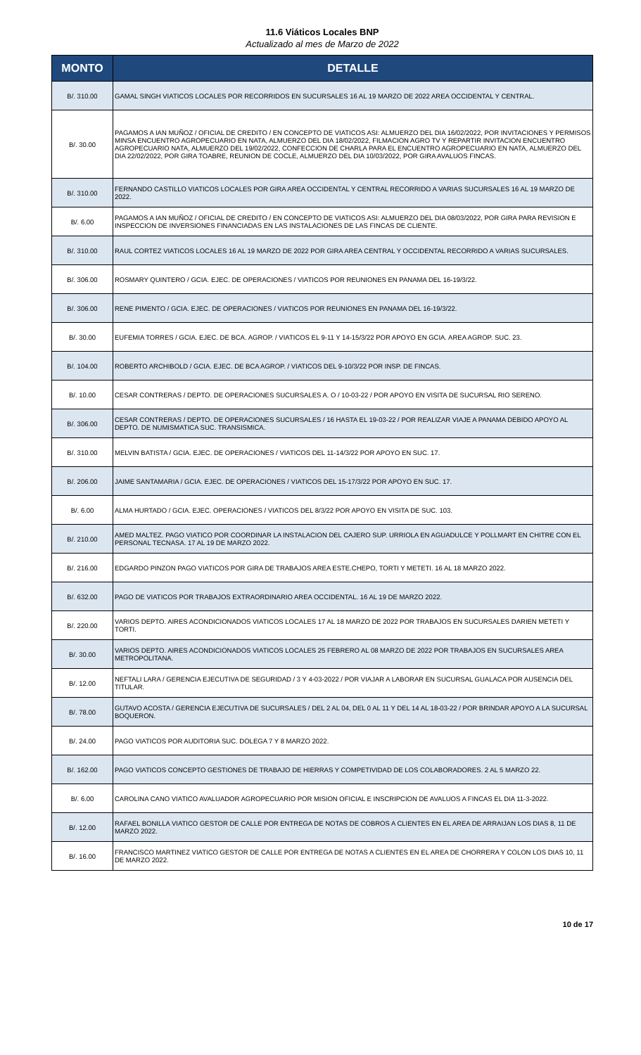11.6 Viáticos Locales BNP
Actualizado al mes de Marzo de 2022
| MONTO | DETALLE |
| --- | --- |
| B/. 310.00 | GAMAL SINGH VIATICOS LOCALES POR RECORRIDOS EN SUCURSALES 16 AL 19 MARZO DE 2022 AREA OCCIDENTAL Y CENTRAL. |
| B/. 30.00 | PAGAMOS A IAN MUÑOZ / OFICIAL DE CREDITO / EN CONCEPTO DE VIATICOS ASI: ALMUERZO DEL DIA 16/02/2022, POR INVITACIONES Y PERMISOS MINSA ENCUENTRO AGROPECUARIO EN NATA, ALMUERZO DEL DIA 18/02/2022, FILMACION AGRO TV Y REPARTIR INVITACION ENCUENTRO AGROPECUARIO NATA, ALMUERZO DEL 19/02/2022, CONFECCION DE CHARLA PARA EL ENCUENTRO AGROPECUARIO EN NATA, ALMUERZO DEL DIA 22/02/2022, POR GIRA TOABRE, REUNION DE COCLE, ALMUERZO DEL DIA 10/03/2022, POR GIRA AVALUOS FINCAS. |
| B/. 310.00 | FERNANDO CASTILLO VIATICOS LOCALES POR GIRA AREA OCCIDENTAL Y CENTRAL RECORRIDO A VARIAS SUCURSALES 16 AL 19 MARZO DE 2022. |
| B/. 6.00 | PAGAMOS A IAN MUÑOZ / OFICIAL DE CREDITO / EN CONCEPTO DE VIATICOS ASI: ALMUERZO DEL DIA 08/03/2022, POR GIRA PARA REVISION E INSPECCION DE INVERSIONES FINANCIADAS EN LAS INSTALACIONES DE LAS FINCAS DE CLIENTE. |
| B/. 310.00 | RAUL CORTEZ VIATICOS LOCALES 16 AL 19 MARZO DE 2022 POR GIRA AREA CENTRAL Y OCCIDENTAL RECORRIDO A VARIAS SUCURSALES. |
| B/. 306.00 | ROSMARY QUINTERO / GCIA. EJEC. DE OPERACIONES / VIATICOS POR REUNIONES EN PANAMA DEL 16-19/3/22. |
| B/. 306.00 | RENE PIMENTO / GCIA. EJEC. DE OPERACIONES / VIATICOS POR REUNIONES EN PANAMA DEL 16-19/3/22. |
| B/. 30.00 | EUFEMIA TORRES / GCIA. EJEC. DE BCA. AGROP. / VIATICOS EL 9-11 Y 14-15/3/22 POR APOYO EN GCIA. AREA AGROP. SUC. 23. |
| B/. 104.00 | ROBERTO ARCHIBOLD / GCIA. EJEC. DE BCA AGROP. / VIATICOS DEL 9-10/3/22 POR INSP. DE FINCAS. |
| B/. 10.00 | CESAR CONTRERAS / DEPTO. DE OPERACIONES SUCURSALES A. O / 10-03-22 / POR APOYO EN VISITA DE SUCURSAL RIO SERENO. |
| B/. 306.00 | CESAR CONTRERAS / DEPTO. DE OPERACIONES SUCURSALES / 16 HASTA EL 19-03-22 / POR REALIZAR VIAJE A PANAMA DEBIDO APOYO AL DEPTO. DE NUMISMATICA SUC. TRANSISMICA. |
| B/. 310.00 | MELVIN BATISTA / GCIA. EJEC. DE OPERACIONES / VIATICOS DEL 11-14/3/22 POR APOYO EN SUC. 17. |
| B/. 206.00 | JAIME SANTAMARIA / GCIA. EJEC. DE OPERACIONES / VIATICOS DEL 15-17/3/22 POR APOYO EN SUC. 17. |
| B/. 6.00 | ALMA HURTADO / GCIA. EJEC. OPERACIONES / VIATICOS DEL 8/3/22 POR APOYO EN VISITA DE SUC. 103. |
| B/. 210.00 | AMED MALTEZ. PAGO VIATICO POR COORDINAR LA INSTALACION DEL CAJERO SUP. URRIOLA EN AGUADULCE Y POLLMART EN CHITRE CON EL PERSONAL TECNASA. 17 AL 19 DE MARZO 2022. |
| B/. 216.00 | EDGARDO PINZON PAGO VIATICOS POR GIRA DE TRABAJOS AREA ESTE.CHEPO, TORTI Y METETI. 16 AL 18 MARZO 2022. |
| B/. 632.00 | PAGO DE VIATICOS POR TRABAJOS EXTRAORDINARIO AREA OCCIDENTAL. 16 AL 19 DE MARZO 2022. |
| B/. 220.00 | VARIOS DEPTO. AIRES ACONDICIONADOS VIATICOS LOCALES 17 AL 18 MARZO DE 2022 POR TRABAJOS EN SUCURSALES DARIEN METETI Y TORTI. |
| B/. 30.00 | VARIOS DEPTO. AIRES ACONDICIONADOS VIATICOS LOCALES 25 FEBRERO AL 08 MARZO DE 2022 POR TRABAJOS EN SUCURSALES AREA METROPOLITANA. |
| B/. 12.00 | NEFTALI LARA / GERENCIA EJECUTIVA DE SEGURIDAD / 3 Y 4-03-2022 / POR VIAJAR A LABORAR EN SUCURSAL GUALACA POR AUSENCIA DEL TITULAR. |
| B/. 78.00 | GUTAVO ACOSTA / GERENCIA EJECUTIVA DE SUCURSALES / DEL 2 AL 04, DEL 0 AL 11 Y DEL 14 AL 18-03-22 / POR BRINDAR APOYO A LA SUCURSAL BOQUERON. |
| B/. 24.00 | PAGO VIATICOS POR AUDITORIA SUC. DOLEGA 7 Y 8 MARZO 2022. |
| B/. 162.00 | PAGO VIATICOS CONCEPTO GESTIONES DE TRABAJO DE HIERRAS Y COMPETIVIDAD DE LOS COLABORADORES. 2 AL 5 MARZO 22. |
| B/. 6.00 | CAROLINA CANO VIATICO AVALUADOR AGROPECUARIO POR MISION OFICIAL E INSCRIPCION DE AVALUOS A FINCAS EL DIA 11-3-2022. |
| B/. 12.00 | RAFAEL BONILLA VIATICO GESTOR DE CALLE POR ENTREGA DE NOTAS DE COBROS A CLIENTES EN EL AREA DE ARRAIJAN LOS DIAS 8, 11 DE MARZO 2022. |
| B/. 16.00 | FRANCISCO MARTINEZ VIATICO GESTOR DE CALLE POR ENTREGA DE NOTAS A CLIENTES EN EL AREA DE CHORRERA Y COLON LOS DIAS 10, 11 DE MARZO 2022. |
10 de 17